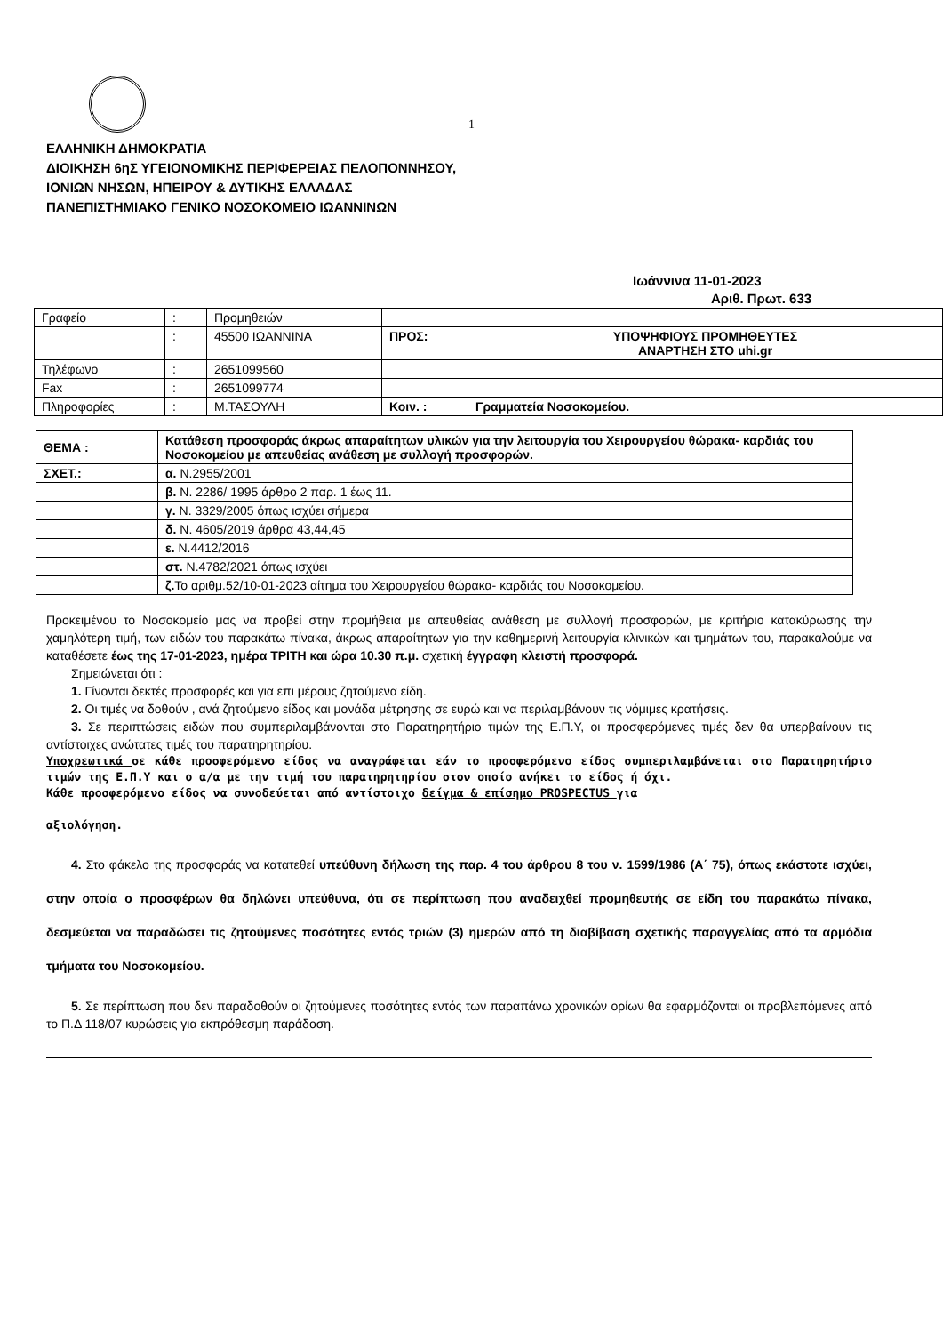1
ΕΛΛΗΝΙΚΗ ΔΗΜΟΚΡΑΤΙΑ
ΔΙΟΙΚΗΣΗ 6ηΣ ΥΓΕΙΟΝΟΜΙΚΗΣ ΠΕΡΙΦΕΡΕΙΑΣ ΠΕΛΟΠΟΝΝΗΣΟΥ,
ΙΟΝΙΩΝ ΝΗΣΩΝ, ΗΠΕΙΡΟΥ & ΔΥΤΙΚΗΣ ΕΛΛΑΔΑΣ
ΠΑΝΕΠΙΣΤΗΜΙΑΚΟ ΓΕΝΙΚΟ ΝΟΣΟΚΟΜΕΙΟ ΙΩΑΝΝΙΝΩΝ
Ιωάννινα 11-01-2023
Αριθ. Πρωτ. 633
| Γραφείο | : | Προμηθειών | | |
| | : | 45500 ΙΩΑΝΝΙΝΑ | ΠΡΟΣ: | ΥΠΟΨΗΦΙΟΥΣ ΠΡΟΜΗΘΕΥΤΕΣ ΑΝΑΡΤΗΣΗ ΣΤΟ uhi.gr |
| Τηλέφωνο | : | 2651099560 | | |
| Fax | : | 2651099774 | | |
| Πληροφορίες | : | Μ.ΤΑΣΟΥΛΗ | Κοιν. : | Γραμματεία Νοσοκομείου. |
| ΘΕΜΑ : | Κατάθεση προσφοράς άκρως απαραίτητων υλικών για την λειτουργία του Χειρουργείου θώρακα- καρδιάς του Νοσοκομείου με απευθείας ανάθεση με συλλογή προσφορών. |
| ΣΧΕΤ.: | α. Ν.2955/2001 |
| | β. Ν. 2286/ 1995 άρθρο 2 παρ. 1 έως 11. |
| | γ. Ν. 3329/2005 όπως ισχύει σήμερα |
| | δ. Ν. 4605/2019 άρθρα 43,44,45 |
| | ε. Ν.4412/2016 |
| | στ. Ν.4782/2021 όπως ισχύει |
| | ζ. Το αριθμ.52/10-01-2023 αίτημα του Χειρουργείου θώρακα- καρδιάς του Νοσοκομείου. |
Προκειμένου το Νοσοκομείο μας να προβεί στην προμήθεια με απευθείας ανάθεση με συλλογή προσφορών, με κριτήριο κατακύρωσης την χαμηλότερη τιμή, των ειδών του παρακάτω πίνακα, άκρως απαραίτητων για την καθημερινή λειτουργία κλινικών και τμημάτων του, παρακαλούμε να καταθέσετε έως της 17-01-2023, ημέρα ΤΡΙΤΗ και ώρα 10.30 π.μ. σχετική έγγραφη κλειστή προσφορά.
Σημειώνεται ότι :
1. Γίνονται δεκτές προσφορές και για επι μέρους ζητούμενα είδη.
2. Οι τιμές να δοθούν , ανά ζητούμενο είδος και μονάδα μέτρησης σε ευρώ και να περιλαμβάνουν τις νόμιμες κρατήσεις.
3. Σε περιπτώσεις ειδών που συμπεριλαμβάνονται στο Παρατηρητήριο τιμών της Ε.Π.Υ, οι προσφερόμενες τιμές δεν θα υπερβαίνουν τις αντίστοιχες ανώτατες τιμές του παρατηρητηρίου.
Υποχρεωτικά σε κάθε προσφερόμενο είδος να αναγράφεται εάν το προσφερόμενο είδος συμπεριλαμβάνεται στο Παρατηρητήριο τιμών της Ε.Π.Υ και ο α/α με την τιμή του παρατηρητηρίου στον οποίο ανήκει το είδος ή όχι.
Κάθε προσφερόμενο είδος να συνοδεύεται από αντίστοιχο δείγμα & επίσημο PROSPECTUS για
αξιολόγηση.
4. Στο φάκελο της προσφοράς να κατατεθεί υπεύθυνη δήλωση της παρ. 4 του άρθρου 8 του ν. 1599/1986 (Α΄ 75), όπως εκάστοτε ισχύει, στην οποία ο προσφέρων θα δηλώνει υπεύθυνα, ότι σε περίπτωση που αναδειχθεί προμηθευτής σε είδη του παρακάτω πίνακα, δεσμεύεται να παραδώσει τις ζητούμενες ποσότητες εντός τριών (3) ημερών από τη διαβίβαση σχετικής παραγγελίας από τα αρμόδια τμήματα του Νοσοκομείου.
5. Σε περίπτωση που δεν παραδοθούν οι ζητούμενες ποσότητες εντός των παραπάνω χρονικών ορίων θα εφαρμόζονται οι προβλεπόμενες από το Π.Δ 118/07 κυρώσεις για εκπρόθεσμη παράδοση.